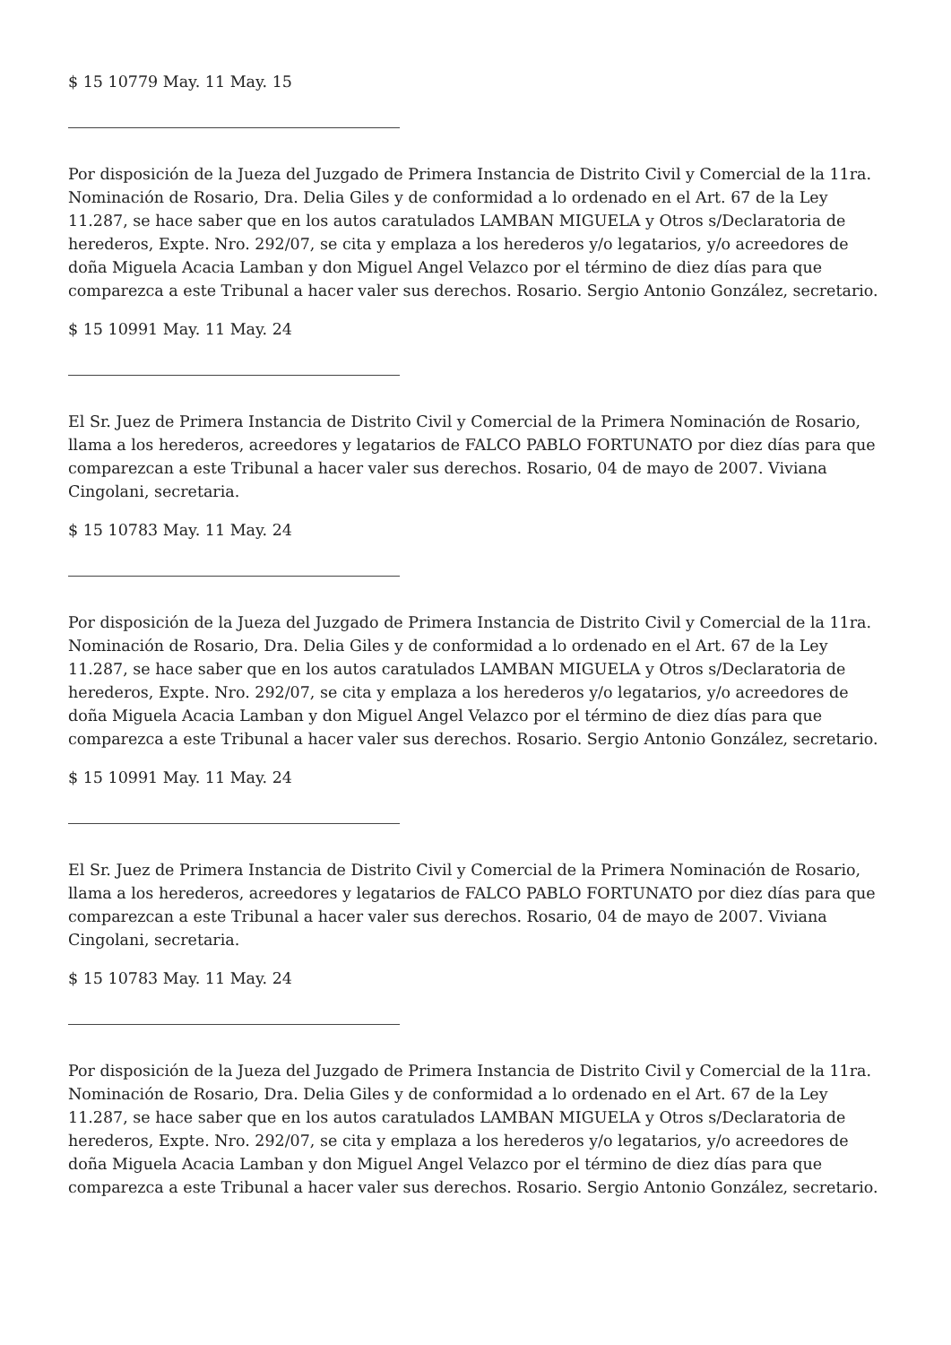$ 15 10779 May. 11 May. 15
Por disposición de la Jueza del Juzgado de Primera Instancia de Distrito Civil y Comercial de la 11ra. Nominación de Rosario, Dra. Delia Giles y de conformidad a lo ordenado en el Art. 67 de la Ley 11.287, se hace saber que en los autos caratulados LAMBAN MIGUELA y Otros s/Declaratoria de herederos, Expte. Nro. 292/07, se cita y emplaza a los herederos y/o legatarios, y/o acreedores de doña Miguela Acacia Lamban y don Miguel Angel Velazco por el término de diez días para que comparezca a este Tribunal a hacer valer sus derechos. Rosario. Sergio Antonio González, secretario.
$ 15 10991 May. 11 May. 24
El Sr. Juez de Primera Instancia de Distrito Civil y Comercial de la Primera Nominación de Rosario, llama a los herederos, acreedores y legatarios de FALCO PABLO FORTUNATO por diez días para que comparezcan a este Tribunal a hacer valer sus derechos. Rosario, 04 de mayo de 2007. Viviana Cingolani, secretaria.
$ 15 10783 May. 11 May. 24
Por disposición de la Jueza del Juzgado de Primera Instancia de Distrito Civil y Comercial de la 11ra. Nominación de Rosario, Dra. Delia Giles y de conformidad a lo ordenado en el Art. 67 de la Ley 11.287, se hace saber que en los autos caratulados LAMBAN MIGUELA y Otros s/Declaratoria de herederos, Expte. Nro. 292/07, se cita y emplaza a los herederos y/o legatarios, y/o acreedores de doña Miguela Acacia Lamban y don Miguel Angel Velazco por el término de diez días para que comparezca a este Tribunal a hacer valer sus derechos. Rosario. Sergio Antonio González, secretario.
$ 15 10991 May. 11 May. 24
El Sr. Juez de Primera Instancia de Distrito Civil y Comercial de la Primera Nominación de Rosario, llama a los herederos, acreedores y legatarios de FALCO PABLO FORTUNATO por diez días para que comparezcan a este Tribunal a hacer valer sus derechos. Rosario, 04 de mayo de 2007. Viviana Cingolani, secretaria.
$ 15 10783 May. 11 May. 24
Por disposición de la Jueza del Juzgado de Primera Instancia de Distrito Civil y Comercial de la 11ra. Nominación de Rosario, Dra. Delia Giles y de conformidad a lo ordenado en el Art. 67 de la Ley 11.287, se hace saber que en los autos caratulados LAMBAN MIGUELA y Otros s/Declaratoria de herederos, Expte. Nro. 292/07, se cita y emplaza a los herederos y/o legatarios, y/o acreedores de doña Miguela Acacia Lamban y don Miguel Angel Velazco por el término de diez días para que comparezca a este Tribunal a hacer valer sus derechos. Rosario. Sergio Antonio González, secretario.